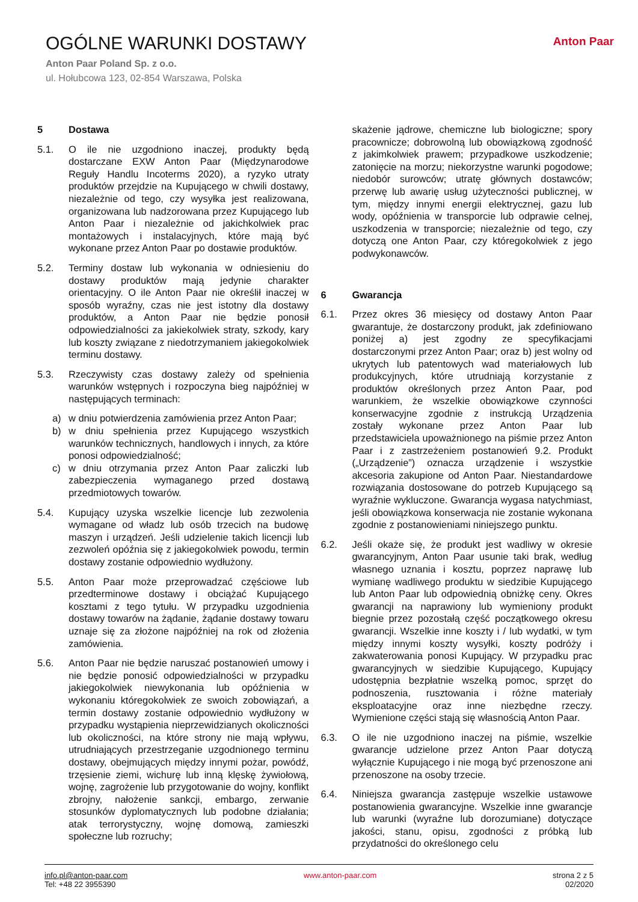OGÓLNE WARUNKI DOSTAWY
Anton Paar Poland Sp. z o.o.
ul. Hołubcowa 123, 02-854 Warszawa, Polska
Anton Paar
5 Dostawa
5.1. O ile nie uzgodniono inaczej, produkty będą dostarczane EXW Anton Paar (Międzynarodowe Reguły Handlu Incoterms 2020), a ryzyko utraty produktów przejdzie na Kupującego w chwili dostawy, niezależnie od tego, czy wysyłka jest realizowana, organizowana lub nadzorowana przez Kupującego lub Anton Paar i niezależnie od jakichkolwiek prac montażowych i instalacyjnych, które mają być wykonane przez Anton Paar po dostawie produktów.
5.2. Terminy dostaw lub wykonania w odniesieniu do dostawy produktów mają jedynie charakter orientacyjny. O ile Anton Paar nie określił inaczej w sposób wyraźny, czas nie jest istotny dla dostawy produktów, a Anton Paar nie będzie ponosił odpowiedzialności za jakiekolwiek straty, szkody, kary lub koszty związane z niedotrzymaniem jakiegokolwiek terminu dostawy.
5.3. Rzeczywisty czas dostawy zależy od spełnienia warunków wstępnych i rozpoczyna bieg najpóźniej w następujących terminach:
a) w dniu potwierdzenia zamówienia przez Anton Paar;
b) w dniu spełnienia przez Kupującego wszystkich warunków technicznych, handlowych i innych, za które ponosi odpowiedzialność;
c) w dniu otrzymania przez Anton Paar zaliczki lub zabezpieczenia wymaganego przed dostawą przedmiotowych towarów.
5.4. Kupujący uzyska wszelkie licencje lub zezwolenia wymagane od władz lub osób trzecich na budowę maszyn i urządzeń. Jeśli udzielenie takich licencji lub zezwoleń opóźnia się z jakiegokolwiek powodu, termin dostawy zostanie odpowiednio wydłużony.
5.5. Anton Paar może przeprowadzać częściowe lub przedterminowe dostawy i obciążać Kupującego kosztami z tego tytułu. W przypadku uzgodnienia dostawy towarów na żądanie, żądanie dostawy towaru uznaje się za złożone najpóźniej na rok od złożenia zamówienia.
5.6. Anton Paar nie będzie naruszać postanowień umowy i nie będzie ponosić odpowiedzialności w przypadku jakiegokolwiek niewykonania lub opóźnienia w wykonaniu któregokolwiek ze swoich zobowiązań, a termin dostawy zostanie odpowiednio wydłużony w przypadku wystąpienia nieprzewidzianych okoliczności lub okoliczności, na które strony nie mają wpływu, utrudniających przestrzeganie uzgodnionego terminu dostawy, obejmujących między innymi pożar, powódź, trzęsienie ziemi, wichurę lub inną klęskę żywiołową, wojnę, zagrożenie lub przygotowanie do wojny, konflikt zbrojny, nałożenie sankcji, embargo, zerwanie stosunków dyplomatycznych lub podobne działania; atak terrorystyczny, wojnę domową, zamieszki społeczne lub rozruchy;
skażenie jądrowe, chemiczne lub biologiczne; spory pracownicze; dobrowolną lub obowiązkową zgodność z jakimkolwiek prawem; przypadkowe uszkodzenie; zatonięcie na morzu; niekorzystne warunki pogodowe; niedobór surowców; utratę głównych dostawców; przerwę lub awarię usług użyteczności publicznej, w tym, między innymi energii elektrycznej, gazu lub wody, opóźnienia w transporcie lub odprawie celnej, uszkodzenia w transporcie; niezależnie od tego, czy dotyczą one Anton Paar, czy któregokolwiek z jego podwykonawców.
6 Gwarancja
6.1. Przez okres 36 miesięcy od dostawy Anton Paar gwarantuje, że dostarczony produkt, jak zdefiniowano poniżej a) jest zgodny ze specyfikacjami dostarczonymi przez Anton Paar; oraz b) jest wolny od ukrytych lub patentowych wad materiałowych lub produkcyjnych, które utrudniają korzystanie z produktów określonych przez Anton Paar, pod warunkiem, że wszelkie obowiązkowe czynności konserwacyjne zgodnie z instrukcją Urządzenia zostały wykonane przez Anton Paar lub przedstawiciela upoważnionego na piśmie przez Anton Paar i z zastrzeżeniem postanowień 9.2. Produkt („Urządzenie”) oznacza urządzenie i wszystkie akcesoria zakupione od Anton Paar. Niestandardowe rozwiązania dostosowane do potrzeb Kupującego są wyraźnie wykluczone. Gwarancja wygasa natychmiast, jeśli obowiązkowa konserwacja nie zostanie wykonana zgodnie z postanowieniami niniejszego punktu.
6.2. Jeśli okaże się, że produkt jest wadliwy w okresie gwarancyjnym, Anton Paar usunie taki brak, według własnego uznania i kosztu, poprzez naprawę lub wymianę wadliwego produktu w siedzibie Kupującego lub Anton Paar lub odpowiednią obniżkę ceny. Okres gwarancji na naprawiony lub wymieniony produkt biegnie przez pozostałą część początkowego okresu gwarancji. Wszelkie inne koszty i / lub wydatki, w tym między innymi koszty wysyłki, koszty podróży i zakwaterowania ponosi Kupujący. W przypadku prac gwarancyjnych w siedzibie Kupującego, Kupujący udostępnia bezpłatnie wszelką pomoc, sprzęt do podnoszenia, rusztowania i różne materiały eksploatacyjne oraz inne niezbędne rzeczy. Wymienione części stają się własnością Anton Paar.
6.3. O ile nie uzgodniono inaczej na piśmie, wszelkie gwarancje udzielone przez Anton Paar dotyczą wyłącznie Kupującego i nie mogą być przenoszone ani przenoszone na osoby trzecie.
6.4. Niniejsza gwarancja zastępuje wszelkie ustawowe postanowienia gwarancyjne. Wszelkie inne gwarancje lub warunki (wyraźne lub dorozumiane) dotyczące jakości, stanu, opisu, zgodności z próbką lub przydatności do określonego celu
info.pl@anton-paar.com
Tel: +48 22 3955390
www.anton-paar.com strona 2 z 5
02/2020